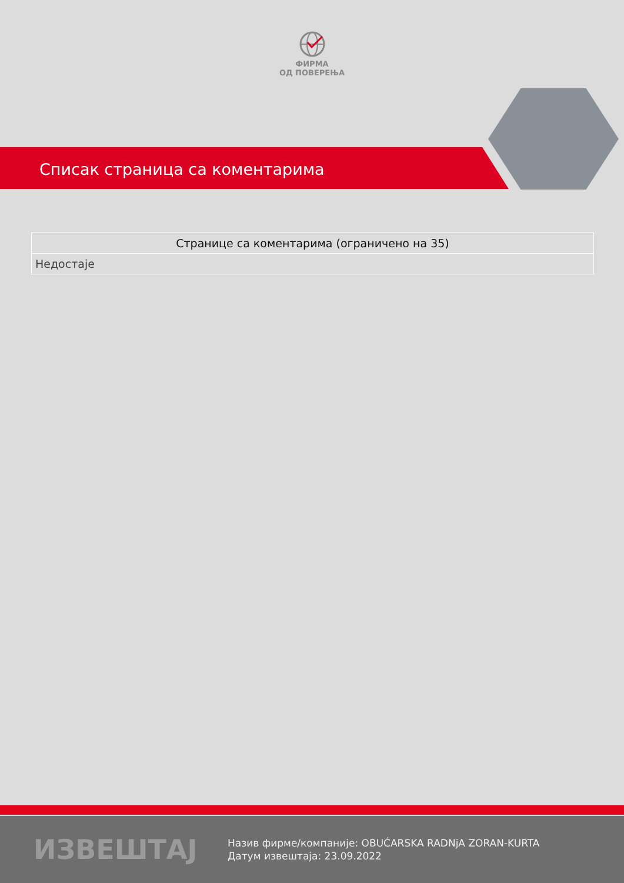ФИРМА
ОД ПОВЕРЕЊА
Списак страница са коментарима
| Странице са коментарима (ограничено на 35) |
| --- |
| Недостаје |
ИЗВЕШТАЈ
Назив фирме/компаније: OBUĆARSKA RADNjA ZORAN-KURTA
Датум извештаја: 23.09.2022